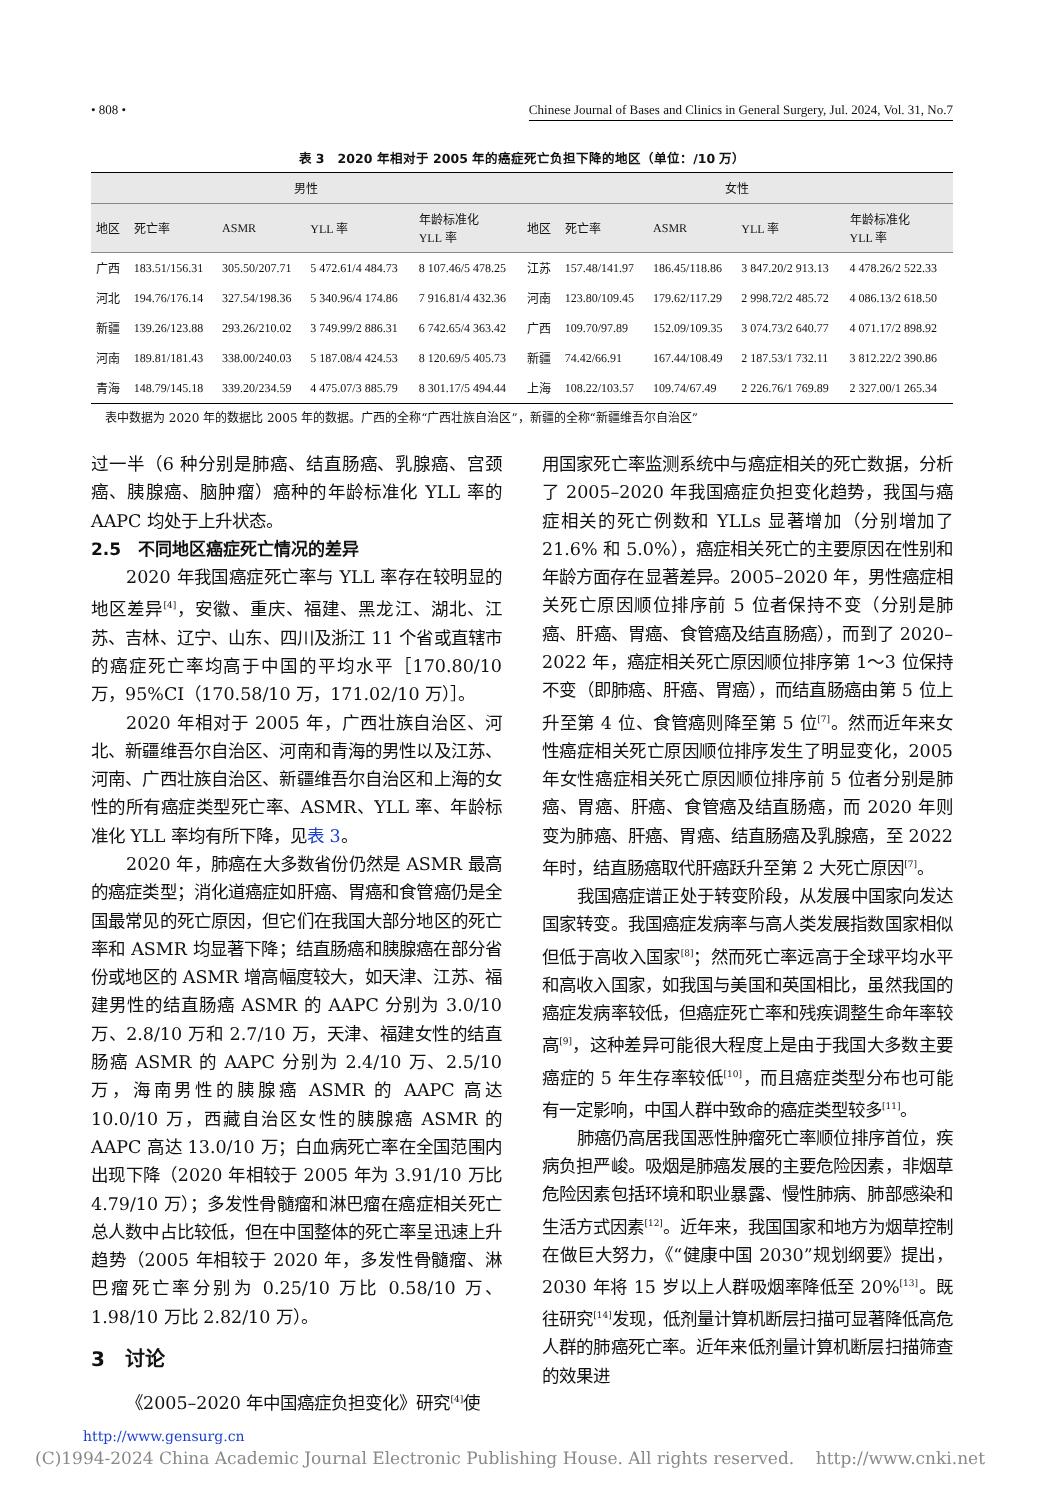• 808 • Chinese Journal of Bases and Clinics in General Surgery, Jul. 2024, Vol. 31, No.7
表 3　2020 年相对于 2005 年的癌症死亡负担下降的地区（单位：/10 万）
| 男性 | | | | | 女性 | | | | |
| --- | --- | --- | --- | --- | --- | --- | --- | --- | --- |
| 地区 | 死亡率 | ASMR | YLL 率 | 年龄标准化 YLL 率 | 地区 | 死亡率 | ASMR | YLL 率 | 年龄标准化 YLL 率 |
| 广西 | 183.51/156.31 | 305.50/207.71 | 5 472.61/4 484.73 | 8 107.46/5 478.25 | 江苏 | 157.48/141.97 | 186.45/118.86 | 3 847.20/2 913.13 | 4 478.26/2 522.33 |
| 河北 | 194.76/176.14 | 327.54/198.36 | 5 340.96/4 174.86 | 7 916.81/4 432.36 | 河南 | 123.80/109.45 | 179.62/117.29 | 2 998.72/2 485.72 | 4 086.13/2 618.50 |
| 新疆 | 139.26/123.88 | 293.26/210.02 | 3 749.99/2 886.31 | 6 742.65/4 363.42 | 广西 | 109.70/97.89 | 152.09/109.35 | 3 074.73/2 640.77 | 4 071.17/2 898.92 |
| 河南 | 189.81/181.43 | 338.00/240.03 | 5 187.08/4 424.53 | 8 120.69/5 405.73 | 新疆 | 74.42/66.91 | 167.44/108.49 | 2 187.53/1 732.11 | 3 812.22/2 390.86 |
| 青海 | 148.79/145.18 | 339.20/234.59 | 4 475.07/3 885.79 | 8 301.17/5 494.44 | 上海 | 108.22/103.57 | 109.74/67.49 | 2 226.76/1 769.89 | 2 327.00/1 265.34 |
表中数据为 2020 年的数据比 2005 年的数据。广西的全称“广西壮族自治区”，新疆的全称“新疆维吾尔自治区”
过一半（6 种分别是肺癌、结直肠癌、乳腺癌、宫颈癌、胰腺癌、脑肿瘤）癌种的年龄标准化 YLL 率的 AAPC 均处于上升状态。
2.5　不同地区癌症死亡情况的差异
2020 年我国癌症死亡率与 YLL 率存在较明显的地区差异<sup>[4]</sup>，安徽、重庆、福建、黑龙江、湖北、江苏、吉林、辽宁、山东、四川及浙江 11 个省或直辖市的癌症死亡率均高于中国的平均水平［170.80/10 万，95%CI（170.58/10 万，171.02/10 万）］。
2020 年相对于 2005 年，广西壮族自治区、河北、新疆维吾尔自治区、河南和青海的男性以及江苏、河南、广西壮族自治区、新疆维吾尔自治区和上海的女性的所有癌症类型死亡率、ASMR、YLL 率、年龄标准化 YLL 率均有所下降，见表 3。
2020 年，肺癌在大多数省份仍然是 ASMR 最高的癌症类型；消化道癌症如肝癌、胃癌和食管癌仍是全国最常见的死亡原因，但它们在我国大部分地区的死亡率和 ASMR 均显著下降；结直肠癌和胰腺癌在部分省份或地区的 ASMR 增高幅度较大，如天津、江苏、福建男性的结直肠癌 ASMR 的 AAPC 分别为 3.0/10 万、2.8/10 万和 2.7/10 万，天津、福建女性的结直肠癌 ASMR 的 AAPC 分别为 2.4/10 万、2.5/10 万，海南男性的胰腺癌 ASMR 的 AAPC 高达 10.0/10 万，西藏自治区女性的胰腺癌 ASMR 的 AAPC 高达 13.0/10 万；白血病死亡率在全国范围内出现下降（2020 年相较于 2005 年为 3.91/10 万比 4.79/10 万）；多发性骨髓瘤和淋巴瘤在癌症相关死亡总人数中占比较低，但在中国整体的死亡率呈迅速上升趋势（2005 年相较于 2020 年，多发性骨髓瘤、淋巴瘤死亡率分别为 0.25/10 万比 0.58/10 万、1.98/10 万比 2.82/10 万）。
3　讨论
《2005–2020 年中国癌症负担变化》研究<sup>[4]</sup>使
用国家死亡率监测系统中与癌症相关的死亡数据，分析了 2005–2020 年我国癌症负担变化趋势，我国与癌症相关的死亡例数和 YLLs 显著增加（分别增加了 21.6% 和 5.0%），癌症相关死亡的主要原因在性别和年龄方面存在显著差异。2005–2020 年，男性癌症相关死亡原因顺位排序前 5 位者保持不变（分别是肺癌、肝癌、胃癌、食管癌及结直肠癌），而到了 2020–2022 年，癌症相关死亡原因顺位排序第 1～3 位保持不变（即肺癌、肝癌、胃癌），而结直肠癌由第 5 位上升至第 4 位、食管癌则降至第 5 位<sup>[7]</sup>。然而近年来女性癌症相关死亡原因顺位排序发生了明显变化，2005 年女性癌症相关死亡原因顺位排序前 5 位者分别是肺癌、胃癌、肝癌、食管癌及结直肠癌，而 2020 年则变为肺癌、肝癌、胃癌、结直肠癌及乳腺癌，至 2022 年时，结直肠癌取代肝癌跃升至第 2 大死亡原因<sup>[7]</sup>。
我国癌症谱正处于转变阶段，从发展中国家向发达国家转变。我国癌症发病率与高人类发展指数国家相似但低于高收入国家<sup>[8]</sup>；然而死亡率远高于全球平均水平和高收入国家，如我国与美国和英国相比，虽然我国的癌症发病率较低，但癌症死亡率和残疾调整生命年率较高<sup>[9]</sup>，这种差异可能很大程度上是由于我国大多数主要癌症的 5 年生存率较低<sup>[10]</sup>，而且癌症类型分布也可能有一定影响，中国人群中致命的癌症类型较多<sup>[11]</sup>。
肺癌仍高居我国恶性肿瘤死亡率顺位排序首位，疾病负担严峻。吸烟是肺癌发展的主要危险因素，非烟草危险因素包括环境和职业暴露、慢性肺病、肺部感染和生活方式因素<sup>[12]</sup>。近年来，我国国家和地方为烟草控制在做巨大努力，《“健康中国 2030”规划纲要》提出，2030 年将 15 岁以上人群吸烟率降低至 20%<sup>[13]</sup>。既往研究<sup>[14]</sup>发现，低剂量计算机断层扫描可显著降低高危人群的肺癌死亡率。近年来低剂量计算机断层扫描筛查的效果进
http://www.gensurg.cn
(C)1994-2024 China Academic Journal Electronic Publishing House. All rights reserved. http://www.cnki.net